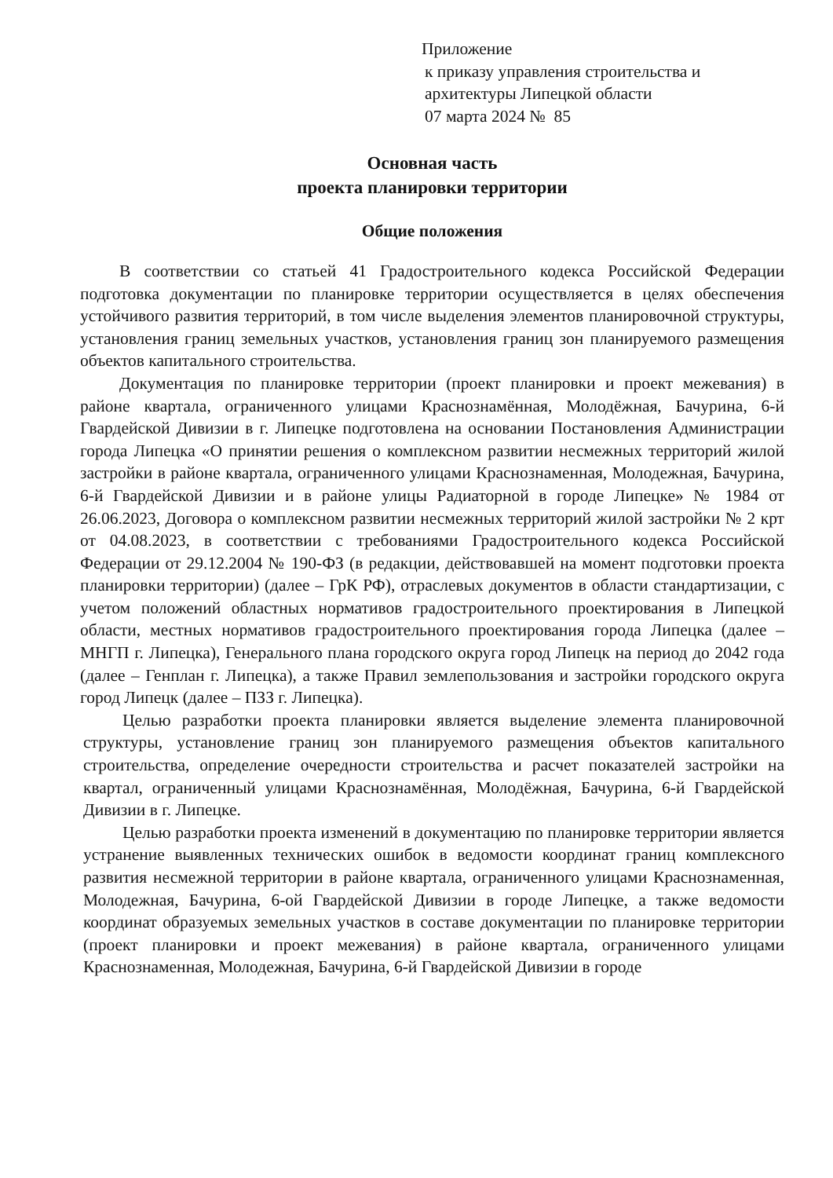Приложение
к приказу управления строительства и
архитектуры Липецкой области
07 марта 2024 № 85
Основная часть
проекта планировки территории
Общие положения
В соответствии со статьей 41 Градостроительного кодекса Российской Федерации подготовка документации по планировке территории осуществляется в целях обеспечения устойчивого развития территорий, в том числе выделения элементов планировочной структуры, установления границ земельных участков, установления границ зон планируемого размещения объектов капитального строительства.
Документация по планировке территории (проект планировки и проект межевания) в районе квартала, ограниченного улицами Краснознамённая, Молодёжная, Бачурина, 6-й Гвардейской Дивизии в г. Липецке подготовлена на основании Постановления Администрации города Липецка «О принятии решения о комплексном развитии несмежных территорий жилой застройки в районе квартала, ограниченного улицами Краснознаменная, Молодежная, Бачурина, 6-й Гвардейской Дивизии и в районе улицы Радиаторной в городе Липецке» № 1984 от 26.06.2023, Договора о комплексном развитии несмежных территорий жилой застройки № 2 крт от 04.08.2023, в соответствии с требованиями Градостроительного кодекса Российской Федерации от 29.12.2004 № 190-ФЗ (в редакции, действовавшей на момент подготовки проекта планировки территории) (далее – ГрК РФ), отраслевых документов в области стандартизации, с учетом положений областных нормативов градостроительного проектирования в Липецкой области, местных нормативов градостроительного проектирования города Липецка (далее – МНГП г. Липецка), Генерального плана городского округа город Липецк на период до 2042 года (далее – Генплан г. Липецка), а также Правил землепользования и застройки городского округа город Липецк (далее – ПЗЗ г. Липецка).
Целью разработки проекта планировки является выделение элемента планировочной структуры, установление границ зон планируемого размещения объектов капитального строительства, определение очередности строительства и расчет показателей застройки на квартал, ограниченный улицами Краснознамённая, Молодёжная, Бачурина, 6-й Гвардейской Дивизии в г. Липецке.
Целью разработки проекта изменений в документацию по планировке территории является устранение выявленных технических ошибок в ведомости координат границ комплексного развития несмежной территории в районе квартала, ограниченного улицами Краснознаменная, Молодежная, Бачурина, 6-ой Гвардейской Дивизии в городе Липецке, а также ведомости координат образуемых земельных участков в составе документации по планировке территории (проект планировки и проект межевания) в районе квартала, ограниченного улицами Краснознаменная, Молодежная, Бачурина, 6-й Гвардейской Дивизии в городе